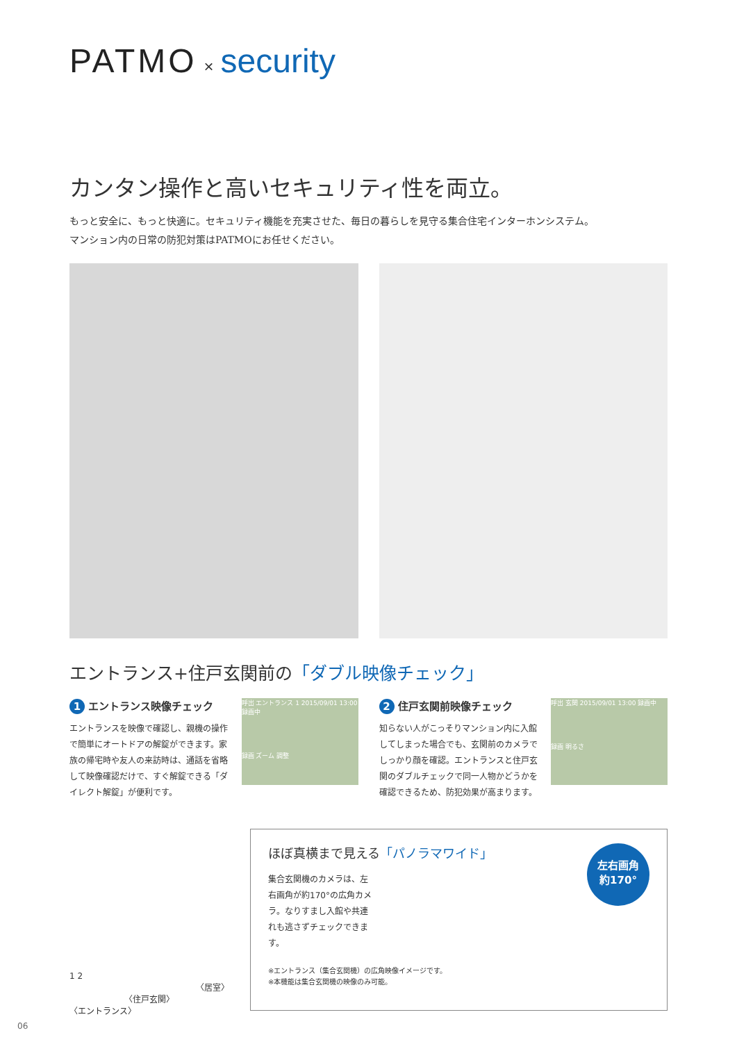PATMO × security
カンタン操作と高いセキュリティ性を両立。
もっと安全に、もっと快適に。セキュリティ機能を充実させた、毎日の暮らしを見守る集合住宅インターホンシステム。
マンション内の日常の防犯対策はPATMOにお任せください。
エントランス+住戸玄関前の「ダブル映像チェック」
1 エントランス映像チェック
エントランスを映像で確認し、親機の操作で簡単にオートドアの解錠ができます。家族の帰宅時や友人の来訪時は、通話を省略して映像確認だけで、すぐ解錠できる「ダイレクト解錠」が便利です。
呼出 エントランス 1 2015/09/01 13:00 録画中
録画 ズーム 調整
2 住戸玄関前映像チェック
知らない人がこっそりマンション内に入館してしまった場合でも、玄関前のカメラでしっかり顔を確認。エントランスと住戸玄関のダブルチェックで同一人物かどうかを確認できるため、防犯効果が高まります。
呼出 玄関 2015/09/01 13:00 録画中
録画 明るさ
1 2
〈居室〉
〈住戸玄関〉
〈エントランス〉
左右画角
約170°
ほぼ真横まで見える「パノラマワイド」
集合玄関機のカメラは、左右画角が約170°の広角カメラ。なりすまし入館や共連れも逃さずチェックできます。
※エントランス（集合玄関機）の広角映像イメージです。
※本機能は集合玄関機の映像のみ可能。
06